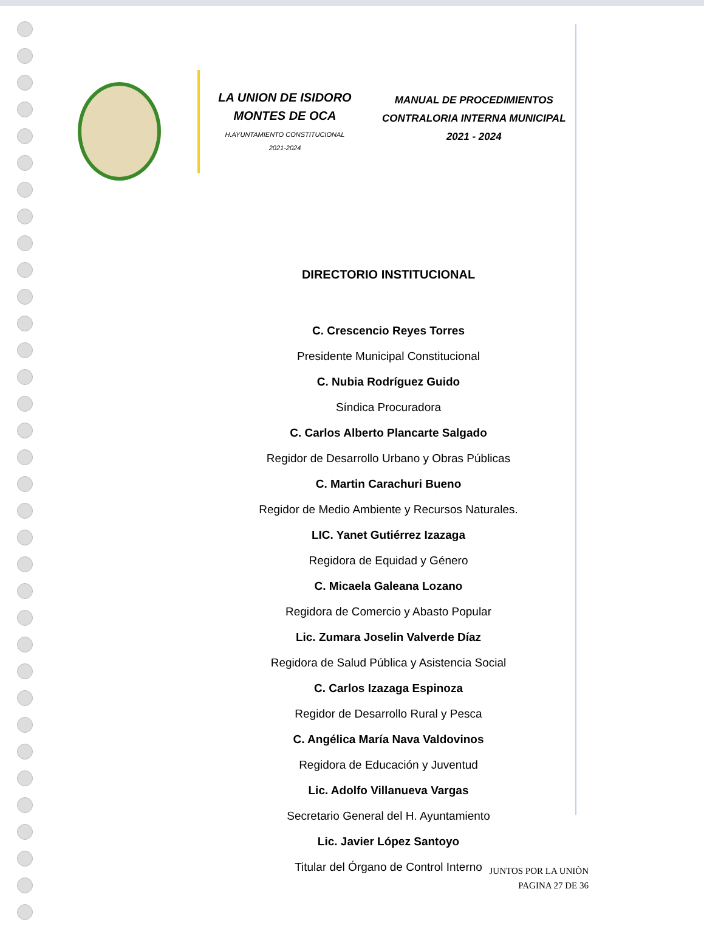LA UNION DE ISIDORO
MONTES DE OCA
H.AYUNTAMIENTO CONSTITUCIONAL
2021-2024
MANUAL DE PROCEDIMIENTOS
CONTRALORIA INTERNA MUNICIPAL
2021 - 2024
DIRECTORIO INSTITUCIONAL
C. Crescencio Reyes Torres
Presidente Municipal Constitucional
C. Nubia Rodríguez Guido
Síndica Procuradora
C. Carlos Alberto Plancarte Salgado
Regidor de Desarrollo Urbano y Obras Públicas
C. Martin Carachuri Bueno
Regidor de Medio Ambiente y Recursos Naturales.
LIC. Yanet Gutiérrez Izazaga
Regidora de Equidad y Género
C. Micaela Galeana Lozano
Regidora de Comercio y Abasto Popular
Lic. Zumara Joselin Valverde Díaz
Regidora de Salud Pública y Asistencia Social
C. Carlos Izazaga Espinoza
Regidor de Desarrollo Rural y Pesca
C. Angélica María Nava Valdovinos
Regidora de Educación y Juventud
Lic. Adolfo Villanueva Vargas
Secretario General del H. Ayuntamiento
Lic. Javier López Santoyo
Titular del Órgano de Control Interno
JUNTOS POR LA UNIÒN
PAGINA 27 DE 36